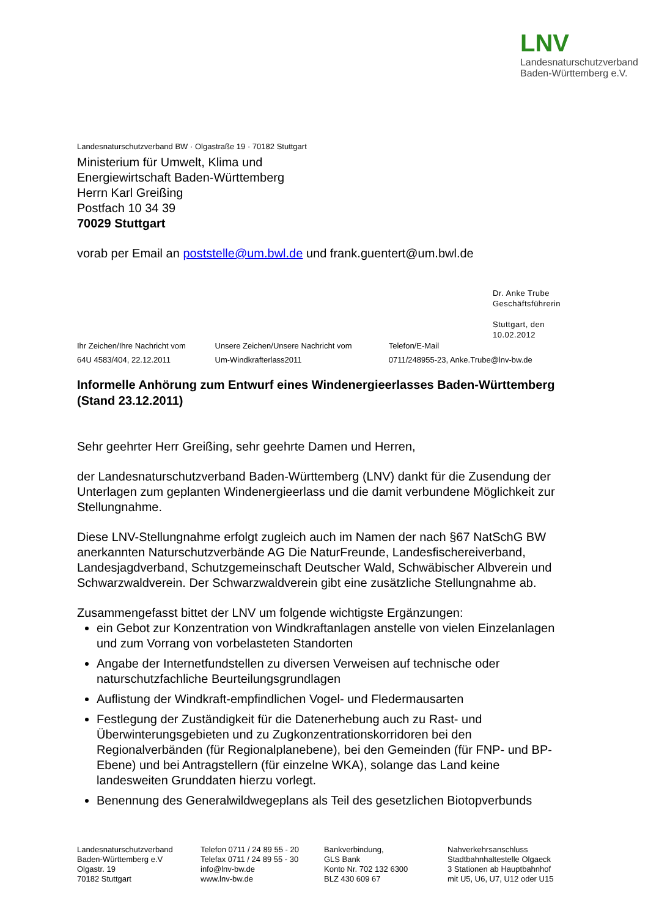LNV
Landesnaturschutzverband
Baden-Württemberg e.V.
Landesnaturschutzverband BW · Olgastraße 19 · 70182 Stuttgart
Ministerium für Umwelt, Klima und
Energiewirtschaft Baden-Württemberg
Herrn Karl Greißing
Postfach 10 34 39
70029 Stuttgart
vorab per Email an poststelle@um.bwl.de und frank.guentert@um.bwl.de
Dr. Anke Trube
Geschäftsführerin
Stuttgart, den 10.02.2012
| Ihr Zeichen/Ihre Nachricht vom | Unsere Zeichen/Unsere Nachricht vom | Telefon/E-Mail |
| --- | --- | --- |
| 64U 4583/404, 22.12.2011 | Um-Windkrafterlass2011 | 0711/248955-23, Anke.Trube@lnv-bw.de |
Informelle Anhörung zum Entwurf eines Windenergieerlasses Baden-Württemberg (Stand 23.12.2011)
Sehr geehrter Herr Greißing, sehr geehrte Damen und Herren,
der Landesnaturschutzverband Baden-Württemberg (LNV) dankt für die Zusendung der Unterlagen zum geplanten Windenergieerlass und die damit verbundene Möglichkeit zur Stellungnahme.
Diese LNV-Stellungnahme erfolgt zugleich auch im Namen der nach §67 NatSchG BW anerkannten Naturschutzverbände AG Die NaturFreunde, Landesfischereiverband, Landesjagdverband, Schutzgemeinschaft Deutscher Wald, Schwäbischer Albverein und Schwarzwaldverein. Der Schwarzwaldverein gibt eine zusätzliche Stellungnahme ab.
Zusammengefasst bittet der LNV um folgende wichtigste Ergänzungen:
ein Gebot zur Konzentration von Windkraftanlagen anstelle von vielen Einzelanlagen und zum Vorrang von vorbelasteten Standorten
Angabe der Internetfundstellen zu diversen Verweisen auf technische oder naturschutzfachliche Beurteilungsgrundlagen
Auflistung der Windkraft-empfindlichen Vogel- und Fledermausarten
Festlegung der Zuständigkeit für die Datenerhebung auch zu Rast- und Überwinterungsgebieten und zu Zugkonzentrationskorridoren bei den Regionalverbänden (für Regionalplanebene), bei den Gemeinden (für FNP- und BP-Ebene) und bei Antragstellern (für einzelne WKA), solange das Land keine landesweiten Grunddaten hierzu vorlegt.
Benennung des Generalwildwegeplans als Teil des gesetzlichen Biotopverbunds
Landesnaturschutzverband
Baden-Württemberg e.V
Olgastr. 19
70182 Stuttgart
Telefon 0711 / 24 89 55 - 20
Telefax 0711 / 24 89 55 - 30
info@lnv-bw.de
www.lnv-bw.de
Bankverbindung,
GLS Bank
Konto Nr. 702 132 6300
BLZ 430 609 67
Nahverkehrsanschluss
Stadtbahnhaltestelle Olgaeck
3 Stationen ab Hauptbahnhof
mit U5, U6, U7, U12 oder U15